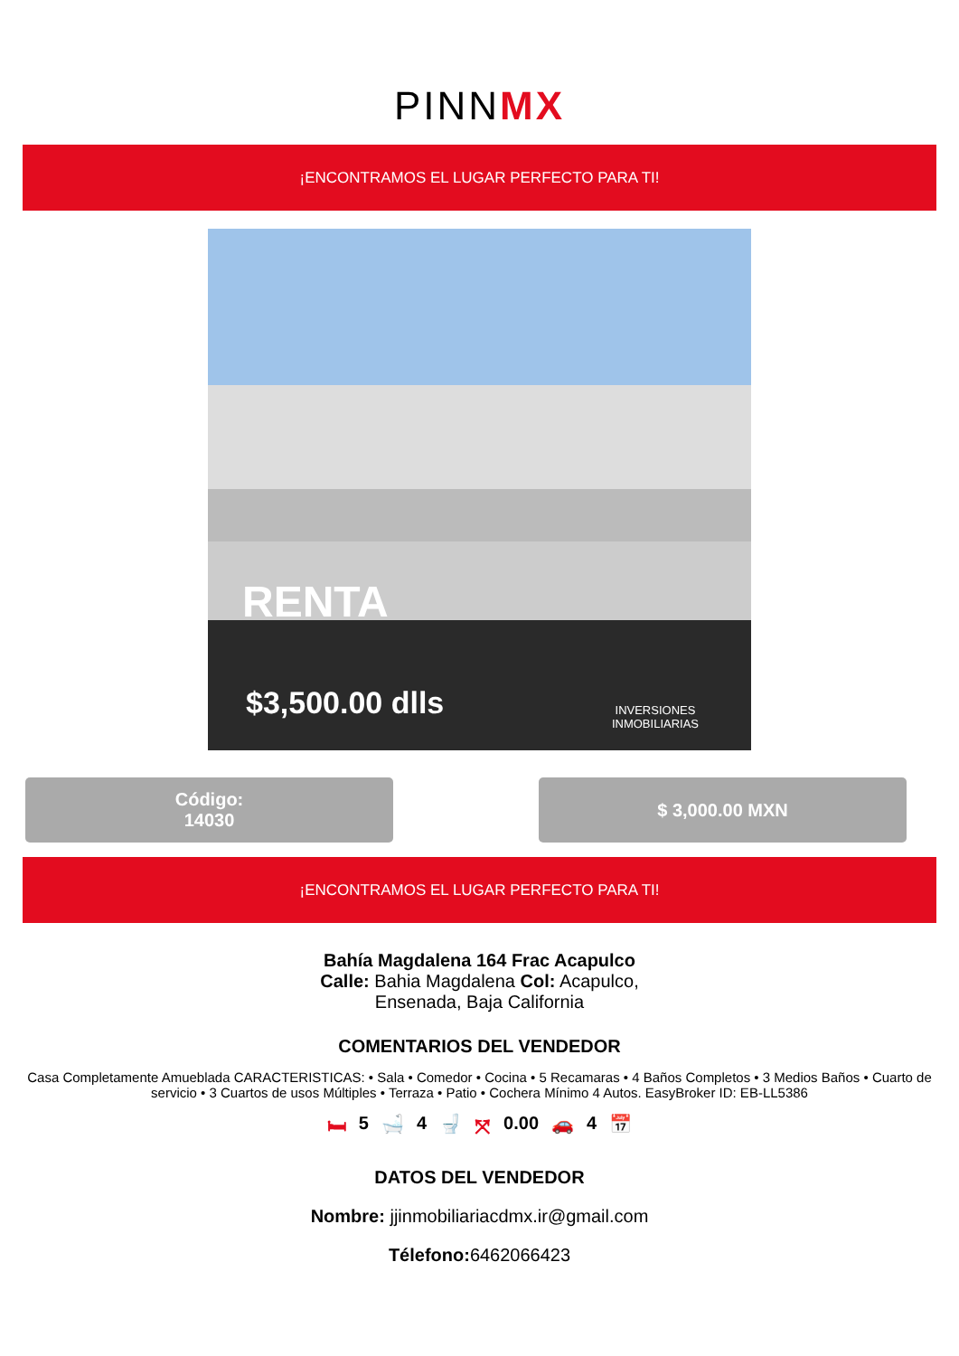PINNMX
¡ENCONTRAMOS EL LUGAR PERFECTO PARA TI!
RENTA
$3,500.00 dlls
INVERSIONES
INMOBILIARIAS
Código:
14030
$ 3,000.00 MXN
¡ENCONTRAMOS EL LUGAR PERFECTO PARA TI!
Bahía Magdalena 164 Frac Acapulco
Calle: Bahia Magdalena Col: Acapulco,
Ensenada, Baja California
COMENTARIOS DEL VENDEDOR
Casa Completamente Amueblada CARACTERISTICAS: • Sala • Comedor • Cocina • 5 Recamaras • 4 Baños Completos • 3 Medios Baños • Cuarto de servicio • 3 Cuartos de usos Múltiples • Terraza • Patio • Cochera Mínimo 4 Autos. EasyBroker ID: EB-LL5386
🛏 5 🛁 4 🚽 ⤧ 0.00 🚗 4 📅
DATOS DEL VENDEDOR
Nombre: jjinmobiliariacdmx.ir@gmail.com
Télefono: 6462066423